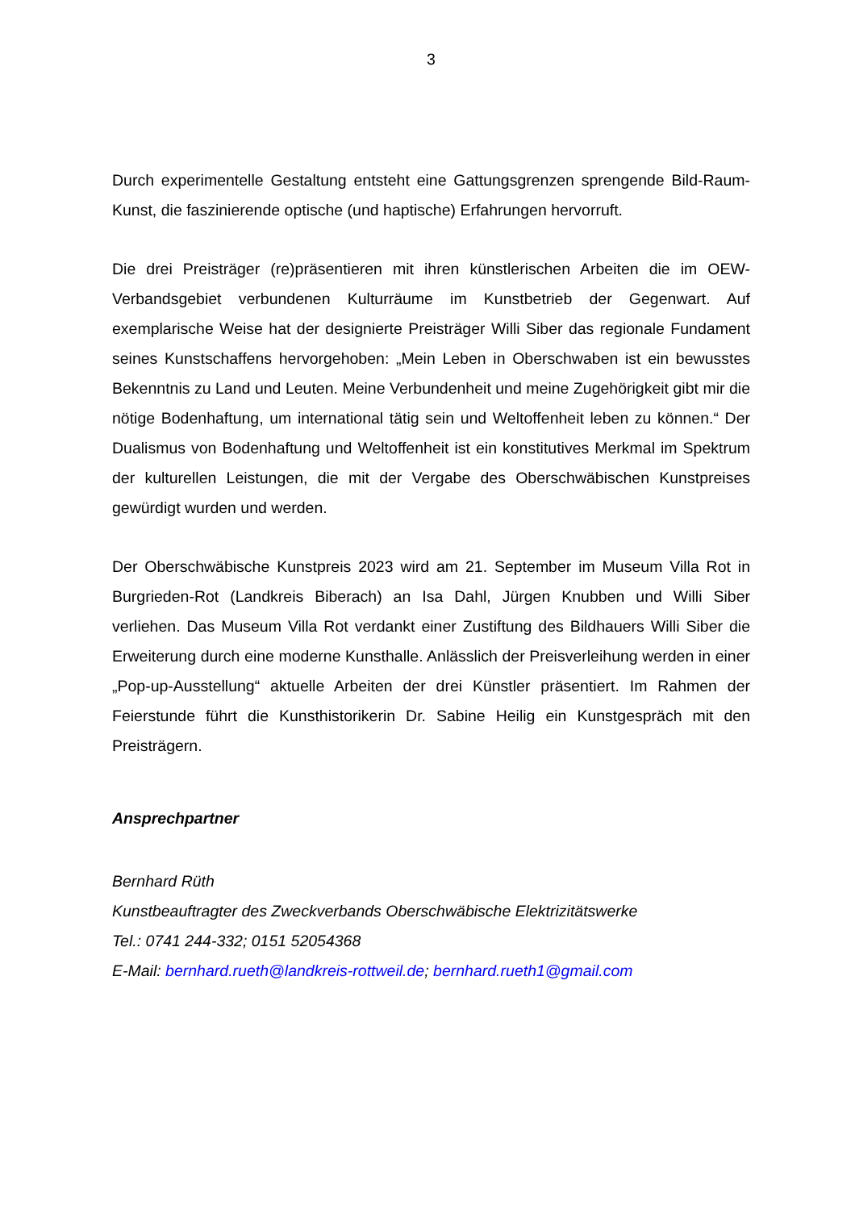3
Durch experimentelle Gestaltung entsteht eine Gattungsgrenzen sprengende Bild-Raum-Kunst, die faszinierende optische (und haptische) Erfahrungen hervorruft.
Die drei Preisträger (re)präsentieren mit ihren künstlerischen Arbeiten die im OEW-Verbandsgebiet verbundenen Kulturräume im Kunstbetrieb der Gegenwart. Auf exemplarische Weise hat der designierte Preisträger Willi Siber das regionale Fundament seines Kunstschaffens hervorgehoben: „Mein Leben in Oberschwaben ist ein bewusstes Bekenntnis zu Land und Leuten. Meine Verbundenheit und meine Zugehörigkeit gibt mir die nötige Bodenhaftung, um international tätig sein und Weltoffenheit leben zu können.“ Der Dualismus von Bodenhaftung und Weltoffenheit ist ein konstitutives Merkmal im Spektrum der kulturellen Leistungen, die mit der Vergabe des Oberschwäbischen Kunstpreises gewürdigt wurden und werden.
Der Oberschwäbische Kunstpreis 2023 wird am 21. September im Museum Villa Rot in Burgrieden-Rot (Landkreis Biberach) an Isa Dahl, Jürgen Knubben und Willi Siber verliehen. Das Museum Villa Rot verdankt einer Zustiftung des Bildhauers Willi Siber die Erweiterung durch eine moderne Kunsthalle. Anlässlich der Preisverleihung werden in einer „Pop-up-Ausstellung“ aktuelle Arbeiten der drei Künstler präsentiert. Im Rahmen der Feierstunde führt die Kunsthistorikerin Dr. Sabine Heilig ein Kunstgespräch mit den Preisträgern.
Ansprechpartner
Bernhard Rüth
Kunstbeauftragter des Zweckverbands Oberschwäbische Elektrizitätswerke
Tel.: 0741 244-332; 0151 52054368
E-Mail: bernhard.rueth@landkreis-rottweil.de; bernhard.rueth1@gmail.com